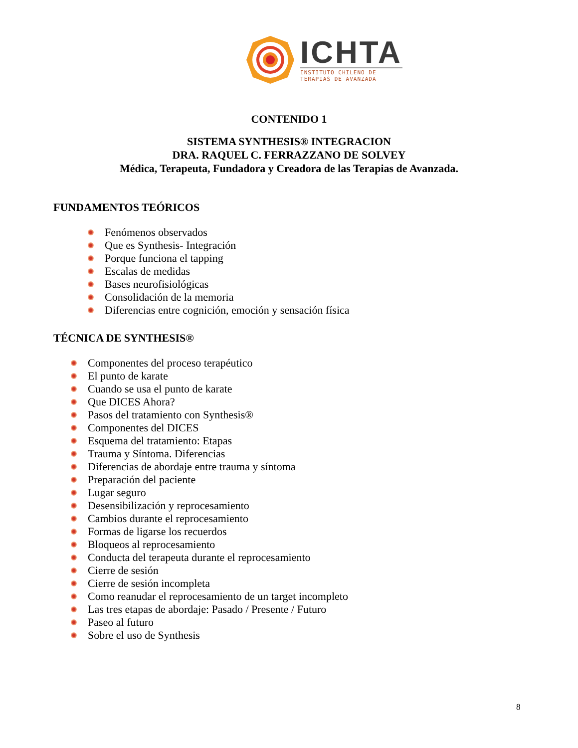ICHTA
INSTITUTO CHILENO DE
TERAPIAS DE AVANZADA
CONTENIDO 1
SISTEMA SYNTHESIS® INTEGRACION
DRA. RAQUEL C. FERRAZZANO DE SOLVEY
Médica, Terapeuta, Fundadora y Creadora de las Terapias de Avanzada.
FUNDAMENTOS TEÓRICOS
Fenómenos observados
Que es Synthesis- Integración
Porque funciona el tapping
Escalas de medidas
Bases neurofisiológicas
Consolidación de la memoria
Diferencias entre cognición, emoción y sensación física
TÉCNICA DE SYNTHESIS®
Componentes del proceso terapéutico
El punto de karate
Cuando se usa el punto de karate
Que DICES Ahora?
Pasos del tratamiento con Synthesis®
Componentes del DICES
Esquema del tratamiento: Etapas
Trauma y Síntoma. Diferencias
Diferencias de abordaje entre trauma y síntoma
Preparación del paciente
Lugar seguro
Desensibilización y reprocesamiento
Cambios durante el reprocesamiento
Formas de ligarse los recuerdos
Bloqueos al reprocesamiento
Conducta del terapeuta durante el reprocesamiento
Cierre de sesión
Cierre de sesión incompleta
Como reanudar el reprocesamiento de un target incompleto
Las tres etapas de abordaje: Pasado / Presente / Futuro
Paseo al futuro
Sobre el uso de Synthesis
8